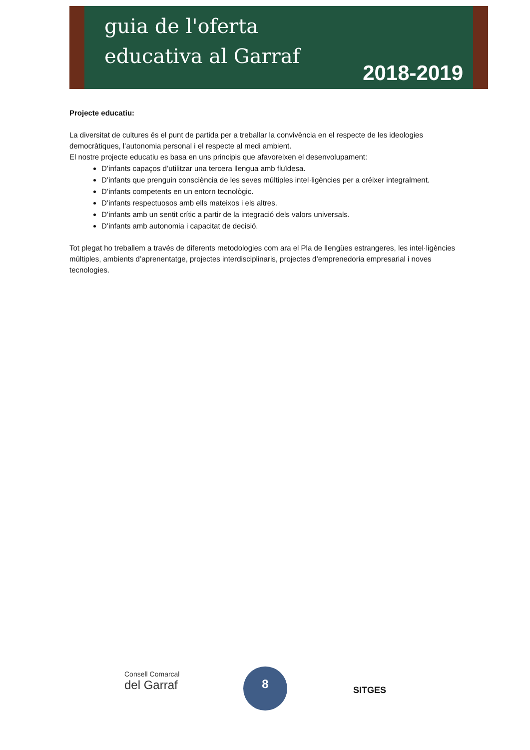guia de l'oferta
educativa al Garraf
2018-2019
Projecte educatiu:
La diversitat de cultures és el punt de partida per a treballar la convivència en el respecte de les ideologies democràtiques, l’autonomia personal i el respecte al medi ambient.
El nostre projecte educatiu es basa en uns principis que afavoreixen el desenvolupament:
D’infants capaços d’utilitzar una tercera llengua amb fluïdesa.
D’infants que prenguin consciència de les seves múltiples intel·ligències per a créixer integralment.
D’infants competents en un entorn tecnològic.
D’infants respectuosos amb ells mateixos i els altres.
D’infants amb un sentit crític a partir de la integració dels valors universals.
D’infants amb autonomia i capacitat de decisió.
Tot plegat ho treballem a través de diferents metodologies com ara el Pla de llengües estrangeres, les intel·ligències múltiples, ambients d’aprenentatge, projectes interdisciplinaris, projectes d’emprenedoria empresarial i noves tecnologies.
Consell Comarcal
del Garraf
8
SITGES